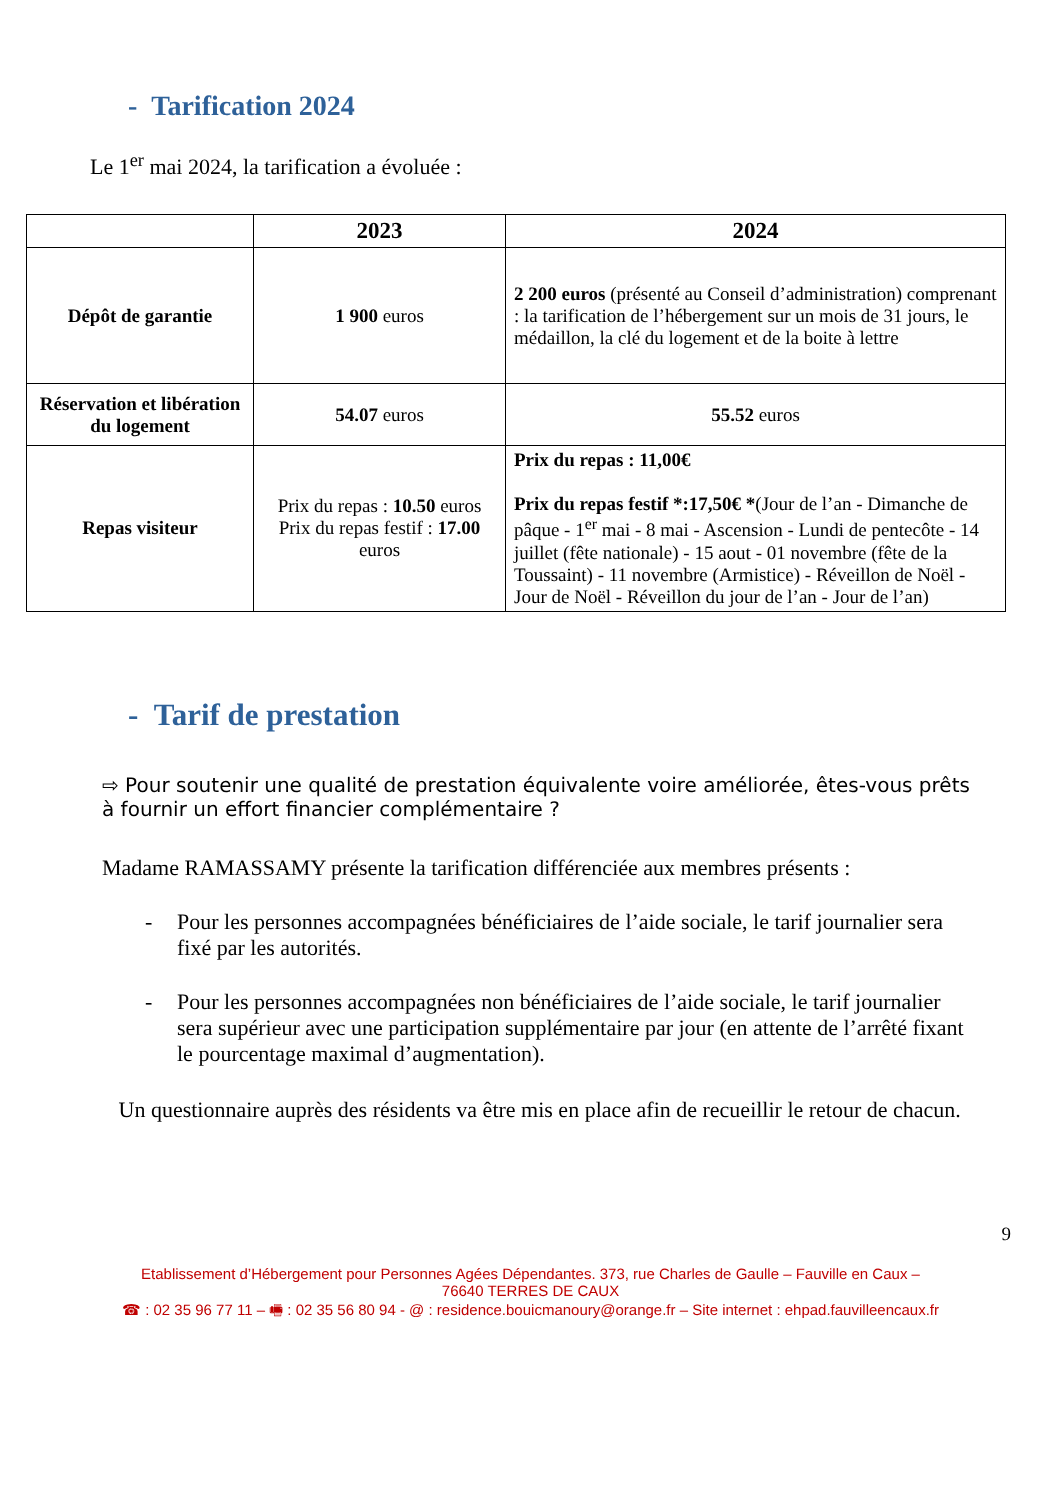- Tarification 2024
Le 1<sup>er</sup> mai 2024, la tarification a évoluée :
| | 2023 | 2024 |
| --- | --- | --- |
| Dépôt de garantie | 1 900 euros | 2 200 euros (présenté au Conseil d’administration) comprenant : la tarification de l’hébergement sur un mois de 31 jours, le médaillon, la clé du logement et de la boite à lettre |
| Réservation et libération du logement | 54.07 euros | 55.52 euros |
| Repas visiteur | Prix du repas : 10.50 euros Prix du repas festif : 17.00 euros | Prix du repas : 11,00€ Prix du repas festif *:17,50€ * (Jour de l’an - Dimanche de pâque - 1<sup>er</sup> mai - 8 mai - Ascension - Lundi de pentecôte - 14 juillet (fête nationale) - 15 aout - 01 novembre (fête de la Toussaint) - 11 novembre (Armistice) - Réveillon de Noël - Jour de Noël - Réveillon du jour de l’an - Jour de l’an) |
- Tarif de prestation
⇨ Pour soutenir une qualité de prestation équivalente voire améliorée, êtes-vous prêts à fournir un effort financier complémentaire ?
Madame RAMASSAMY présente la tarification différenciée aux membres présents :
- Pour les personnes accompagnées bénéficiaires de l’aide sociale, le tarif journalier sera fixé par les autorités.
- Pour les personnes accompagnées non bénéficiaires de l’aide sociale, le tarif journalier sera supérieur avec une participation supplémentaire par jour (en attente de l’arrêté fixant le pourcentage maximal d’augmentation).
Un questionnaire auprès des résidents va être mis en place afin de recueillir le retour de chacun.
9
Etablissement d’Hébergement pour Personnes Agées Dépendantes. 373, rue Charles de Gaulle – Fauville en Caux –
76640 TERRES DE CAUX
☎ : 02 35 96 77 11 – 🖷 : 02 35 56 80 94 - @ : residence.bouicmanoury@orange.fr – Site internet : ehpad.fauvilleencaux.fr